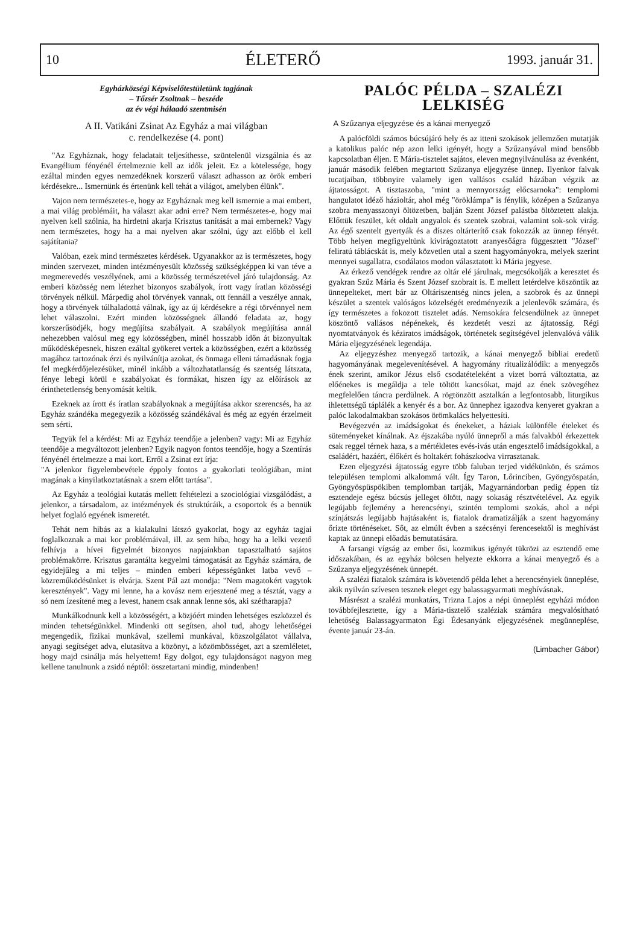10 ÉLETERŐ 1993. január 31.
Egyházközségi Képviselőtestületünk tagjának
– Tőzsér Zsoltnak – beszéde
az év végi hálaadó szentmisén
A II. Vatikáni Zsinat Az Egyház a mai világban
c. rendelkezése (4. pont)
"Az Egyháznak, hogy feladatait teljesíthesse, szüntelenül vizsgálnia és az Evangélium fényénél értelmeznie kell az idők jeleit. Ez a kötelessége, hogy ezáltal minden egyes nemzedéknek korszerű választ adhasson az örök emberi kérdésekre... Ismernünk és értenünk kell tehát a világot, amelyben élünk".
Vajon nem természetes-e, hogy az Egyháznak meg kell ismernie a mai embert, a mai világ problémáit, ha választ akar adni erre? Nem természetes-e, hogy mai nyelven kell szólnia, ha hirdetni akarja Krisztus tanítását a mai embernek? Vagy nem természetes, hogy ha a mai nyelven akar szólni, úgy azt előbb el kell sajátítania?
Valóban, ezek mind természetes kérdések. Ugyanakkor az is természetes, hogy minden szervezet, minden intézményesült közösség szükségképpen ki van téve a megmerevedés veszélyének, ami a közösség természetével járó tulajdonság. Az emberi közösség nem létezhet bizonyos szabályok, írott vagy íratlan közösségi törvények nélkül. Márpedig ahol törvények vannak, ott fennáll a veszélye annak, hogy a törvények túlhaladottá válnak, így az új kérdésekre a régi törvénnyel nem lehet válaszolni. Ezért minden közösségnek állandó feladata az, hogy korszerűsödjék, hogy megújítsa szabályait. A szabályok megújítása annál nehezebben valósul meg egy közösségben, minél hosszabb időn át bizonyultak működésképesnek, hiszen ezáltal gyökeret vertek a közösségben, ezért a közösség magához tartozónak érzi és nyilvánítja azokat, és önmaga elleni támadásnak fogja fel megkérdőjelezésüket, minél inkább a változhatatlanság és szentség látszata, fénye lebegi körül e szabályokat és formákat, hiszen így az előírások az érinthetetlenség benyomását keltik.
Ezeknek az írott és íratlan szabályoknak a megújítása akkor szerencsés, ha az Egyház szándéka megegyezik a közösség szándékával és még az egyén érzelmeit sem sérti.
Tegyük fel a kérdést: Mi az Egyház teendője a jelenben? vagy: Mi az Egyház teendője a megváltozott jelenben? Egyik nagyon fontos teendője, hogy a Szentírás fényénél értelmezze a mai kort. Erről a Zsinat ezt írja:
"A jelenkor figyelembevétele éppoly fontos a gyakorlati teológiában, mint magának a kinyilatkoztatásnak a szem előtt tartása".
Az Egyház a teológiai kutatás mellett feltételezi a szociológiai vizsgálódást, a jelenkor, a társadalom, az intézmények és struktúráik, a csoportok és a bennük helyet foglaló egyének ismeretét.
Tehát nem hibás az a kialakulni látszó gyakorlat, hogy az egyház tagjai foglalkoznak a mai kor problémáival, ill. az sem hiba, hogy ha a lelki vezető felhívja a hívei figyelmét bizonyos napjainkban tapasztalható sajátos problémakörre. Krisztus garantálta kegyelmi támogatását az Egyház számára, de egyidejűleg a mi teljes – minden emberi képességünket latba vevő – közreműködésünket is elvárja. Szent Pál azt mondja: "Nem magatokért vagytok keresztények". Vagy mi lenne, ha a kovász nem erjesztené meg a tésztát, vagy a só nem ízesítené meg a levest, hanem csak annak lenne sós, aki szétharapja?
Munkálkodnunk kell a közösségért, a közjóért minden lehetséges eszközzel és minden tehetségünkkel. Mindenki ott segítsen, ahol tud, ahogy lehetőségei megengedik, fizikai munkával, szellemi munkával, közszolgálatot vállalva, anyagi segítséget adva, elutasítva a közönyt, a közömbösséget, azt a szemléletet, hogy majd csinálja más helyettem! Egy dolgot, egy tulajdonságot nagyon meg kellene tanulnunk a zsidó néptől: összetartani mindig, mindenben!
PALÓC PÉLDA – SZALÉZI LELKISÉG
A Szűzanya eljegyzése és a kánai menyegző
A palócföldi számos búcsújáró hely és az itteni szokások jellemzően mutatják a katolikus palóc nép azon lelki igényét, hogy a Szűzanyával mind bensőbb kapcsolatban éljen. E Mária-tisztelet sajátos, eleven megnyilvánulása az évenként, január második felében megtartott Szűzanya eljegyzése ünnep. Ilyenkor falvak tucatjaiban, többnyire valamely igen vallásos család házában végzik az ájtatosságot. A tisztaszoba, "mint a mennyország előcsarnoka": templomi hangulatot idéző házioltár, ahol még "öröklámpa" is fénylik, középen a Szűzanya szobra menyasszonyi öltözetben, balján Szent József palástba öltöztetett alakja. Előttük feszület, két oldalt angyalok és szentek szobrai, valamint sok-sok virág. Az égő szentelt gyertyák és a díszes oltárterítő csak fokozzák az ünnep fényét. Több helyen megfigyeltünk kivirágoztatott aranyesőágra függesztett "József" feliratú táblácskát is, mely közvetlen utal a szent hagyományokra, melyek szerint mennyei sugallatra, csodálatos modon választatott ki Mária jegyese.
Az érkező vendégek rendre az oltár elé járulnak, megcsókolják a keresztet és gyakran Szűz Mária és Szent József szobrait is. E mellett letérdelve köszöntik az ünnepelteket, mert bár az Oltáriszentség nincs jelen, a szobrok és az ünnepi készület a szentek valóságos közelségét eredményezik a jelenlevők számára, és így természetes a fokozott tisztelet adás. Nemsokára felcsendülnek az ünnepet köszöntő vallásos népénekek, és kezdetét veszi az ájtatosság. Régi nyomtatványok és kéziratos imádságok, történetek segítségével jelenvalóvá válik Mária eljegyzésének legendája.
Az eljegyzéshez menyegző tartozik, a kánai menyegző bibliai eredetű hagyományának megelevenítésével. A hagyomány ritualizálódik: a menyegzős ének szerint, amikor Jézus első csodatételeként a vizet borrá változtatta, az előénekes is megáldja a tele töltött kancsókat, majd az ének szövegéhez megfelelően táncra perdülnek. A rögtönzött asztalkán a legfontosabb, liturgikus ihletettségű táplálék a kenyér és a bor. Az ünnephez igazodva kenyeret gyakran a palóc lakodalmakban szokásos örömkalács helyettesíti.
Bevégezvén az imádságokat és énekeket, a háziak különféle ételeket és süteményeket kínálnak. Az éjszakába nyúló ünnepről a más falvakból érkezettek csak reggel térnek haza, s a mértékletes evés-ivás után engesztelő imádságokkal, a családért, hazáért, élőkért és holtakért fohászkodva virrasztanak.
Ezen eljegyzési ájtatosság egyre több faluban terjed vidékünkön, és számos településen templomi alkalommá vált. Így Taron, Lőrinciben, Gyöngyöspatán, Gyöngyöspüspökiben templomban tartják, Magyarnándorban pedig éppen tíz esztendeje egész búcsús jelleget öltött, nagy sokaság résztvételével. Az egyik legújabb fejlemény a herencsényi, szintén templomi szokás, ahol a népi színjátszás legújabb hajtásaként is, fiatalok dramatizálják a szent hagyomány őrizte történéseket. Sőt, az elmúlt évben a szécsényi ferencesektől is meghívást kaptak az ünnepi előadás bemutatására.
A farsangi vígság az ember ősi, kozmikus igényét tükrözi az esztendő eme időszakában, és az egyház bölcsen helyezte ekkorra a kánai menyegző és a Szűzanya eljegyzésének ünnepét.
A szalézi fiatalok számára is követendő példa lehet a herencsényiek ünneplése, akik nyilván szívesen tesznek eleget egy balassagyarmati meghívásnak.
Másrészt a szalézi munkatárs, Trizna Lajos a népi ünneplést egyházi módon továbbfejlesztette, így a Mária-tisztelő szaléziak számára megvalósítható lehetőség Balassagyarmaton Égi Édesanyánk eljegyzésének megünneplése, évente január 23-án.
(Limbacher Gábor)